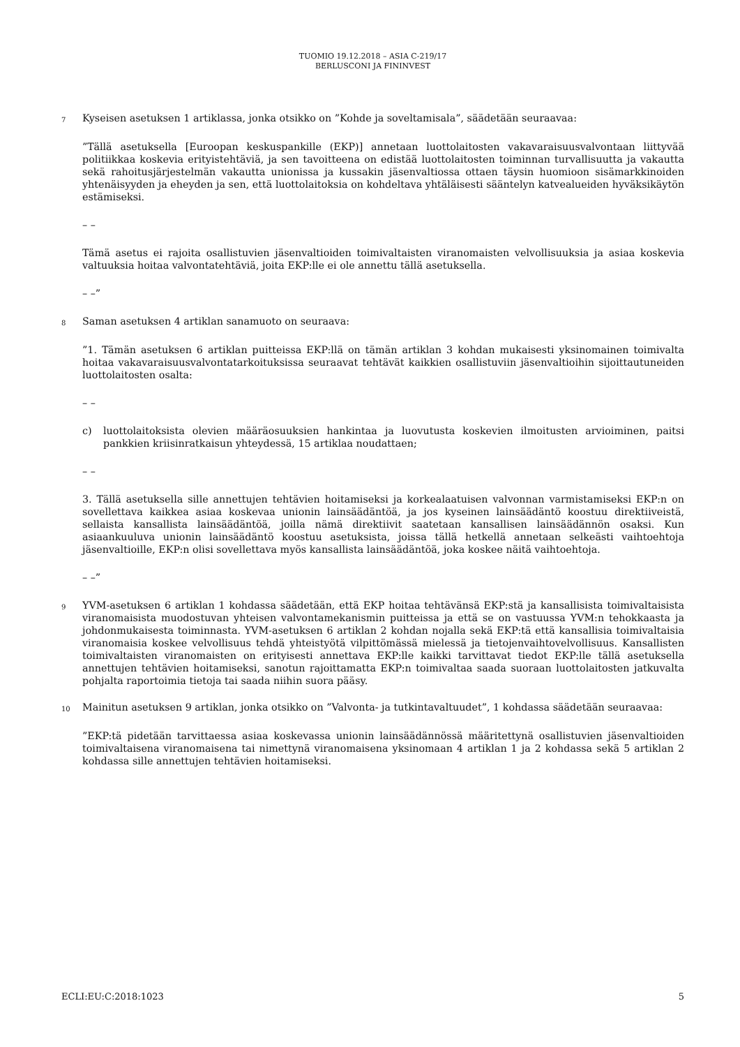TUOMIO 19.12.2018 – ASIA C-219/17
BERLUSCONI JA FININVEST
7
Kyseisen asetuksen 1 artiklassa, jonka otsikko on ”Kohde ja soveltamisala”, säädetään seuraavaa:
”Tällä asetuksella [Euroopan keskuspankille (EKP)] annetaan luottolaitosten vakavaraisuusvalvontaan liittyvää politiikkaa koskevia erityistehtäviä, ja sen tavoitteena on edistää luottolaitosten toiminnan turvallisuutta ja vakautta sekä rahoitusjärjestelmän vakautta unionissa ja kussakin jäsenvaltiossa ottaen täysin huomioon sisämarkkinoiden yhtenäisyyden ja eheyden ja sen, että luottolaitoksia on kohdeltava yhtäläisesti sääntelyn katvealueiden hyväksikäytön estämiseksi.
– –
Tämä asetus ei rajoita osallistuvien jäsenvaltioiden toimivaltaisten viranomaisten velvollisuuksia ja asiaa koskevia valtuuksia hoitaa valvontatehtäviä, joita EKP:lle ei ole annettu tällä asetuksella.
– –”
8
Saman asetuksen 4 artiklan sanamuoto on seuraava:
”1. Tämän asetuksen 6 artiklan puitteissa EKP:llä on tämän artiklan 3 kohdan mukaisesti yksinomainen toimivalta hoitaa vakavaraisuusvalvontatarkoituksissa seuraavat tehtävät kaikkien osallistuviin jäsenvaltioihin sijoittautuneiden luottolaitosten osalta:
– –
c) luottolaitoksista olevien määräosuuksien hankintaa ja luovutusta koskevien ilmoitusten arvioiminen, paitsi pankkien kriisinratkaisun yhteydessä, 15 artiklaa noudattaen;
– –
3. Tällä asetuksella sille annettujen tehtävien hoitamiseksi ja korkealaatuisen valvonnan varmistamiseksi EKP:n on sovellettava kaikkea asiaa koskevaa unionin lainsäädäntöä, ja jos kyseinen lainsäädäntö koostuu direktiiveistä, sellaista kansallista lainsäädäntöä, joilla nämä direktiivit saatetaan kansallisen lainsäädännön osaksi. Kun asiaankuuluva unionin lainsäädäntö koostuu asetuksista, joissa tällä hetkellä annetaan selkeästi vaihtoehtoja jäsenvaltioille, EKP:n olisi sovellettava myös kansallista lainsäädäntöä, joka koskee näitä vaihtoehtoja.
– –”
9
YVM-asetuksen 6 artiklan 1 kohdassa säädetään, että EKP hoitaa tehtävänsä EKP:stä ja kansallisista toimivaltaisista viranomaisista muodostuvan yhteisen valvontamekanismin puitteissa ja että se on vastuussa YVM:n tehokkaasta ja johdonmukaisesta toiminnasta. YVM-asetuksen 6 artiklan 2 kohdan nojalla sekä EKP:tä että kansallisia toimivaltaisia viranomaisia koskee velvollisuus tehdä yhteistyötä vilpittömässä mielessä ja tietojenvaihtovelvollisuus. Kansallisten toimivaltaisten viranomaisten on erityisesti annettava EKP:lle kaikki tarvittavat tiedot EKP:lle tällä asetuksella annettujen tehtävien hoitamiseksi, sanotun rajoittamatta EKP:n toimivaltaa saada suoraan luottolaitosten jatkuvalta pohjalta raportoimia tietoja tai saada niihin suora pääsy.
10
Mainitun asetuksen 9 artiklan, jonka otsikko on ”Valvonta- ja tutkintavaltuudet”, 1 kohdassa säädetään seuraavaa:
”EKP:tä pidetään tarvittaessa asiaa koskevassa unionin lainsäädännössä määritettynä osallistuvien jäsenvaltioiden toimivaltaisena viranomaisena tai nimettynä viranomaisena yksinomaan 4 artiklan 1 ja 2 kohdassa sekä 5 artiklan 2 kohdassa sille annettujen tehtävien hoitamiseksi.
ECLI:EU:C:2018:1023 5